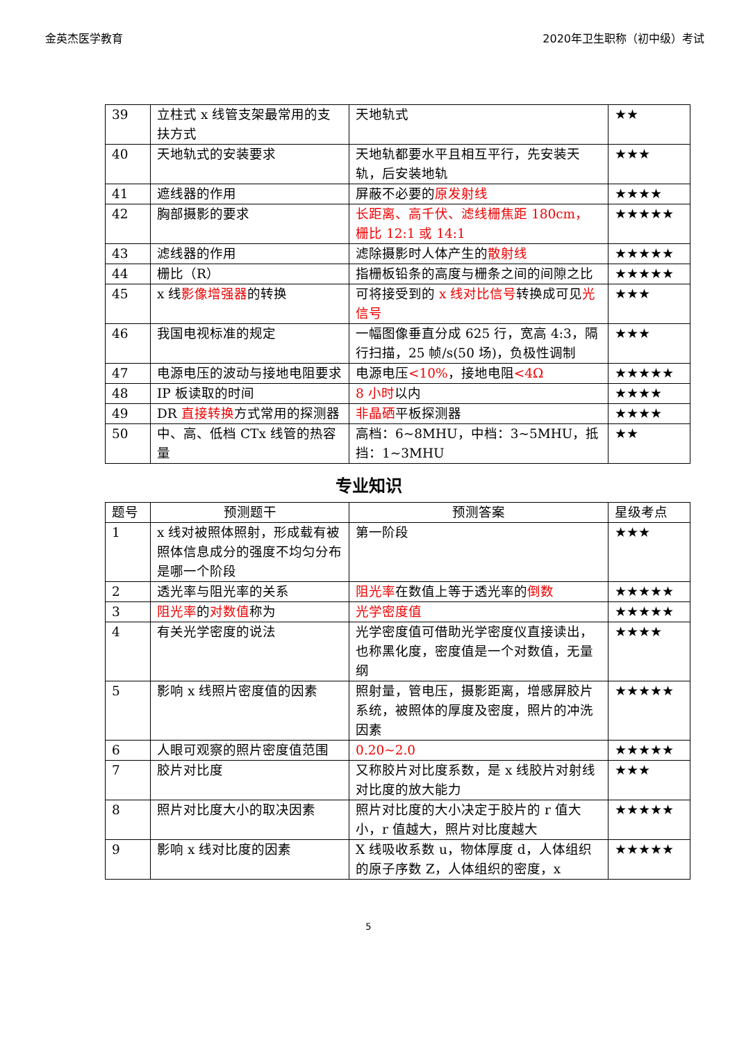金英杰医学教育 2020年卫生职称（初中级）考试
| 39 | 立柱式 x 线管支架最常用的支扶方式 | 天地轨式 | ★★ |
| 40 | 天地轨式的安装要求 | 天地轨都要水平且相互平行，先安装天轨，后安装地轨 | ★★★ |
| 41 | 遮线器的作用 | 屏蔽不必要的 原发射线 | ★★★★ |
| 42 | 胸部摄影的要求 | 长距离、高千伏、滤线栅焦距 180cm，栅比 12:1 或 14:1 | ★★★★★ |
| 43 | 滤线器的作用 | 滤除摄影时人体产生的 散射线 | ★★★★★ |
| 44 | 栅比（R） | 指栅板铅条的高度与栅条之间的间隙之比 | ★★★★★ |
| 45 | x 线 影像增强器 的转换 | 可将接受到的 x 线对比信号 转换成可见 光信号 | ★★★ |
| 46 | 我国电视标准的规定 | 一幅图像垂直分成 625 行，宽高 4:3，隔行扫描，25 帧/s(50 场)，负极性调制 | ★★★ |
| 47 | 电源电压的波动与接地电阻要求 | 电源电压 <10% ，接地电阻 <4Ω | ★★★★★ |
| 48 | IP 板读取的时间 | 8 小时 以内 | ★★★★ |
| 49 | DR 直接转换 方式常用的探测器 | 非晶硒 平板探测器 | ★★★★ |
| 50 | 中、高、低档 CTx 线管的热容量 | 高档：6~8MHU，中档：3~5MHU，抵挡：1~3MHU | ★★ |
专业知识
| 题号 | 预测题干 | 预测答案 | 星级考点 |
| --- | --- | --- | --- |
| 1 | x 线对被照体照射，形成载有被照体信息成分的强度不均匀分布是哪一个阶段 | 第一阶段 | ★★★ |
| 2 | 透光率与阻光率的关系 | 阻光率 在数值上等于透光率的 倒数 | ★★★★★ |
| 3 | 阻光率 的 对数值 称为 | 光学密度值 | ★★★★★ |
| 4 | 有关光学密度的说法 | 光学密度值可借助光学密度仪直接读出，也称黑化度，密度值是一个对数值，无量纲 | ★★★★ |
| 5 | 影响 x 线照片密度值的因素 | 照射量，管电压，摄影距离，增感屏胶片系统，被照体的厚度及密度，照片的冲洗因素 | ★★★★★ |
| 6 | 人眼可观察的照片密度值范围 | 0.20~2.0 | ★★★★★ |
| 7 | 胶片对比度 | 又称胶片对比度系数，是 x 线胶片对射线对比度的放大能力 | ★★★ |
| 8 | 照片对比度大小的取决因素 | 照片对比度的大小决定于胶片的 r 值大小，r 值越大，照片对比度越大 | ★★★★★ |
| 9 | 影响 x 线对比度的因素 | X 线吸收系数 u，物体厚度 d，人体组织的原子序数 Z，人体组织的密度，x | ★★★★★ |
5